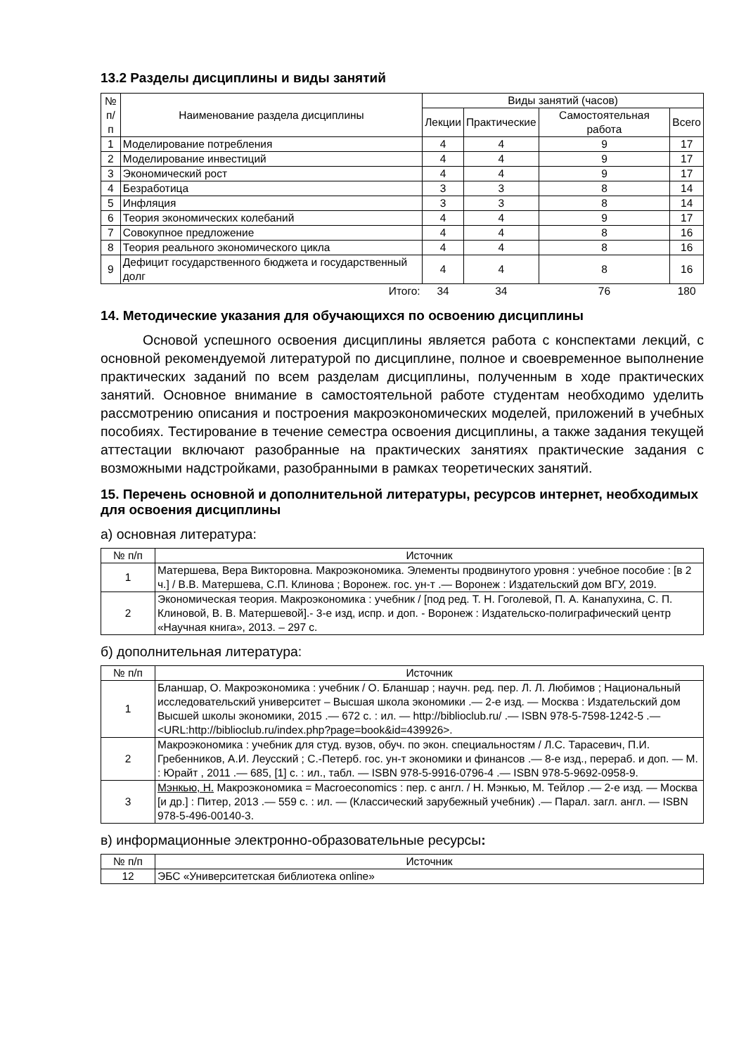13.2 Разделы дисциплины и виды занятий
| № п/п | Наименование раздела дисциплины | Виды занятий (часов) | | | |
| --- | --- | --- | --- | --- | --- |
| | | Лекции | Практические | Самостоятельная работа | Всего |
| 1 | Моделирование потребления | 4 | 4 | 9 | 17 |
| 2 | Моделирование инвестиций | 4 | 4 | 9 | 17 |
| 3 | Экономический рост | 4 | 4 | 9 | 17 |
| 4 | Безработица | 3 | 3 | 8 | 14 |
| 5 | Инфляция | 3 | 3 | 8 | 14 |
| 6 | Теория экономических колебаний | 4 | 4 | 9 | 17 |
| 7 | Совокупное предложение | 4 | 4 | 8 | 16 |
| 8 | Теория реального экономического цикла | 4 | 4 | 8 | 16 |
| 9 | Дефицит государственного бюджета и государственный долг | 4 | 4 | 8 | 16 |
| | Итого: | 34 | 34 | 76 | 180 |
14. Методические указания для обучающихся по освоению дисциплины
Основой успешного освоения дисциплины является работа с конспектами лекций, с основной рекомендуемой литературой по дисциплине, полное и своевременное выполнение практических заданий по всем разделам дисциплины, полученным в ходе практических занятий. Основное внимание в самостоятельной работе студентам необходимо уделить рассмотрению описания и построения макроэкономических моделей, приложений в учебных пособиях. Тестирование в течение семестра освоения дисциплины, а также задания текущей аттестации включают разобранные на практических занятиях практические задания с возможными надстройками, разобранными в рамках теоретических занятий.
15. Перечень основной и дополнительной литературы, ресурсов интернет, необходимых для освоения дисциплины
а) основная литература:
| № п/п | Источник |
| --- | --- |
| 1 | Матершева, Вера Викторовна. Макроэкономика. Элементы продвинутого уровня : учебное пособие : [в 2 ч.] / В.В. Матершева, С.П. Клинова ; Воронеж. гос. ун-т .— Воронеж : Издательский дом ВГУ, 2019. |
| 2 | Экономическая теория. Макроэкономика : учебник / [под ред. Т. Н. Гоголевой, П. А. Канапухина, С. П. Клиновой, В. В. Матершевой].- 3-е изд, испр. и доп. - Воронеж : Издательско-полиграфический центр «Научная книга», 2013. – 297 с. |
б) дополнительная литература:
| № п/п | Источник |
| --- | --- |
| 1 | Бланшар, О. Макроэкономика : учебник / О. Бланшар ; научн. ред. пер. Л. Л. Любимов ; Национальный исследовательский университет – Высшая школа экономики .— 2-е изд. — Москва : Издательский дом Высшей школы экономики, 2015 .— 672 с. : ил. — http://biblioclub.ru/ .— ISBN 978-5-7598-1242-5 .— <URL:http://biblioclub.ru/index.php?page=book&id=439926>. |
| 2 | Макроэкономика : учебник для студ. вузов, обуч. по экон. специальностям / Л.С. Тарасевич, П.И. Гребенников, А.И. Леусский ; С.-Петерб. гос. ун-т экономики и финансов .— 8-е изд., перераб. и доп. — М. : Юрайт , 2011 .— 685, [1] с. : ил., табл. — ISBN 978-5-9916-0796-4 .— ISBN 978-5-9692-0958-9. |
| 3 | Мэнкью, Н. Макроэкономика = Macroeconomics : пер. с англ. / Н. Мэнкью, М. Тейлор .— 2-е изд. — Москва [и др.] : Питер, 2013 .— 559 с. : ил. — (Классический зарубежный учебник) .— Парал. загл. англ. — ISBN 978-5-496-00140-3. |
в) информационные электронно-образовательные ресурсы:
| № п/п | Источник |
| --- | --- |
| 12 | ЭБС «Университетская библиотека online» |